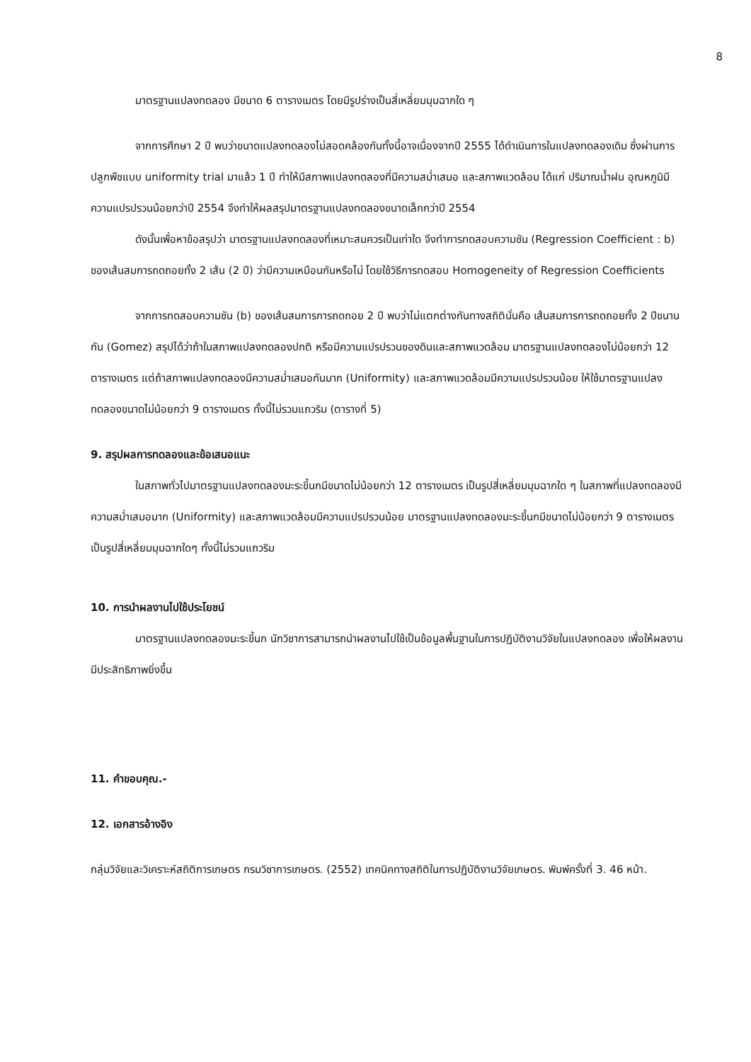8
มาตรฐานแปลงทดลอง มีขนาด 6 ตารางเมตร โดยมีรูปร่างเป็นสี่เหลี่ยมมุมฉากใด ๆ
จากการศึกษา 2 ปี พบว่าขนาดแปลงทดลองไม่สอดคล้องกันทั้งนี้อาจเนื่องจากปี 2555 ได้ดำเนินการในแปลงทดลองเดิม ซึ่งผ่านการปลูกพืชแบบ uniformity trial มาแล้ว 1 ปี ทำให้มีสภาพแปลงทดลองที่มีความสม่ำเสมอ และสภาพแวดล้อม ได้แก่ ปริมาณน้ำฝน อุณหภูมิมีความแปรปรวนน้อยกว่าปี 2554 จึงทำให้ผลสรุปมาตรฐานแปลงทดลองขนาดเล็กกว่าปี 2554
ดังนั้นเพื่อหาข้อสรุปว่า มาตรฐานแปลงทดลองที่เหมาะสมควรเป็นเท่าใด จึงทำการทดสอบความชัน (Regression Coefficient : b) ของเส้นสมการถดถอยทั้ง 2 เส้น (2 ปี) ว่ามีความเหมือนกันหรือไม่ โดยใช้วิธีการทดสอบ Homogeneity of Regression Coefficients
จากการทดสอบความชัน (b) ของเส้นสมการการถดถอย 2 ปี พบว่าไม่แตกต่างกันทางสถิตินั่นคือ เส้นสมการการถดถอยทั้ง 2 ปีขนานกัน (Gomez) สรุปได้ว่าถ้าในสภาพแปลงทดลองปกติ หรือมีความแปรปรวนของดินและสภาพแวดล้อม มาตรฐานแปลงทดลองไม่น้อยกว่า 12 ตารางเมตร แต่ถ้าสภาพแปลงทดลองมีความสม่ำเสมอกันมาก (Uniformity) และสภาพแวดล้อมมีความแปรปรวนน้อย ให้ใช้มาตรฐานแปลงทดลองขนาดไม่น้อยกว่า 9 ตารางเมตร ทั้งนี้ไม่รวมแถวริม (ตารางที่ 5)
9. สรุปผลการทดลองและข้อเสนอแนะ
ในสภาพทั่วไปมาตรฐานแปลงทดลองมะระขี้นกมีขนาดไม่น้อยกว่า 12 ตารางเมตร เป็นรูปสี่เหลี่ยมมุมฉากใด ๆ ในสภาพที่แปลงทดลองมีความสม่ำเสมอมาก (Uniformity) และสภาพแวดล้อมมีความแปรปรวนน้อย มาตรฐานแปลงทดลองมะระขี้นกมีขนาดไม่น้อยกว่า 9 ตารางเมตร เป็นรูปสี่เหลี่ยมมุมฉากใดๆ ทั้งนี้ไม่รวมแถวริม
10. การนำผลงานไปใช้ประโยชน์
มาตรฐานแปลงทดลองมะระขี้นก นักวิชาการสามารถนำผลงานไปใช้เป็นข้อมูลพื้นฐานในการปฏิบัติงานวิจัยในแปลงทดลอง เพื่อให้ผลงานมีประสิทธิภาพยิ่งขึ้น
11. คำขอบคุณ.-
12. เอกสารอ้างอิง
กลุ่มวิจัยและวิเคราะห์สถิติการเกษตร กรมวิชาการเกษตร. (2552) เทคนิคทางสถิติในการปฏิบัติงานวิจัยเกษตร. พิมพ์ครั้งที่ 3. 46 หน้า.